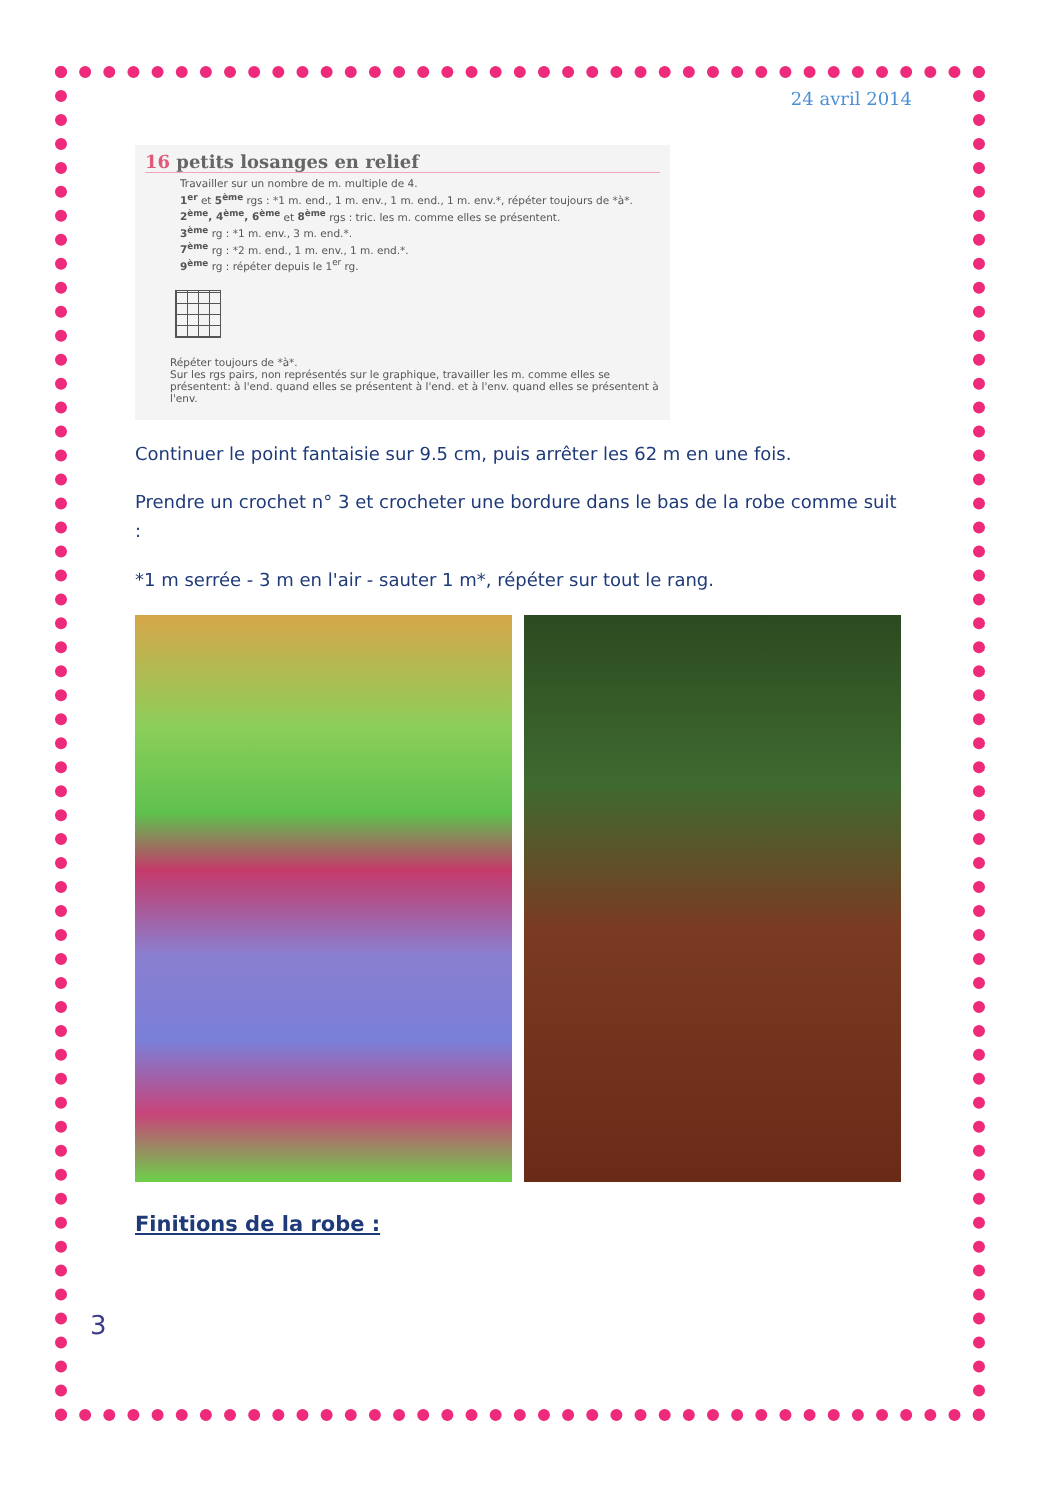24 avril 2014
16 petits losanges en relief
Travailler sur un nombre de m. multiple de 4.
1<sup>er</sup> et 5<sup>ème</sup> rgs : *1 m. end., 1 m. env., 1 m. end., 1 m. env.*, répéter toujours de *à*.
2<sup>ème</sup>, 4<sup>ème</sup>, 6<sup>ème</sup> et 8<sup>ème</sup> rgs : tric. les m. comme elles se présentent.
3<sup>ème</sup> rg : *1 m. env., 3 m. end.*.
7<sup>ème</sup> rg : *2 m. end., 1 m. env., 1 m. end.*.
9<sup>ème</sup> rg : répéter depuis le 1<sup>er</sup> rg.
Répéter toujours de *à*.
Sur les rgs pairs, non représentés sur le graphique, travailler les m. comme elles se présentent: à l'end. quand elles se présentent à l'end. et à l'env. quand elles se présentent à l'env.
Continuer le point fantaisie sur 9.5 cm, puis arrêter les 62 m en une fois.
Prendre un crochet n° 3 et crocheter une bordure dans le bas de la robe comme suit :
*1 m serrée - 3 m en l'air - sauter 1 m*, répéter sur tout le rang.
Finitions de la robe :
3